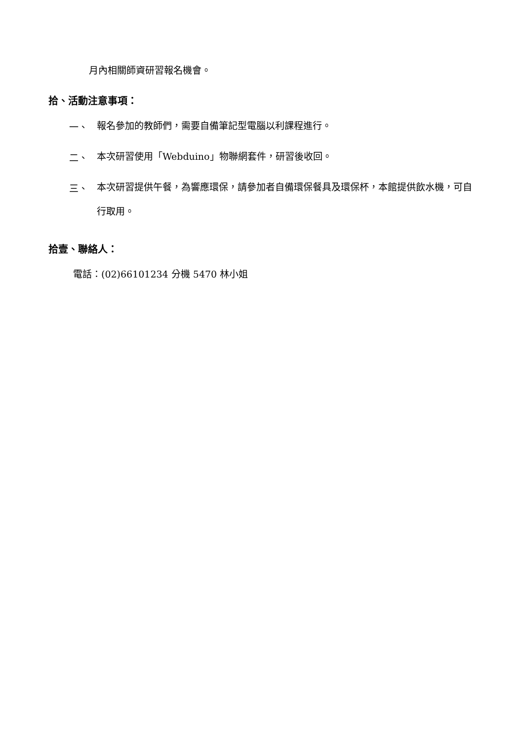月內相關師資研習報名機會。
拾、活動注意事項：
一、 報名參加的教師們，需要自備筆記型電腦以利課程進行。
二、 本次研習使用「Webduino」物聯網套件，研習後收回。
三、 本次研習提供午餐，為響應環保，請參加者自備環保餐具及環保杯，本館提供飲水機，可自行取用。
拾壹、聯絡人：
電話：(02)66101234 分機 5470 林小姐